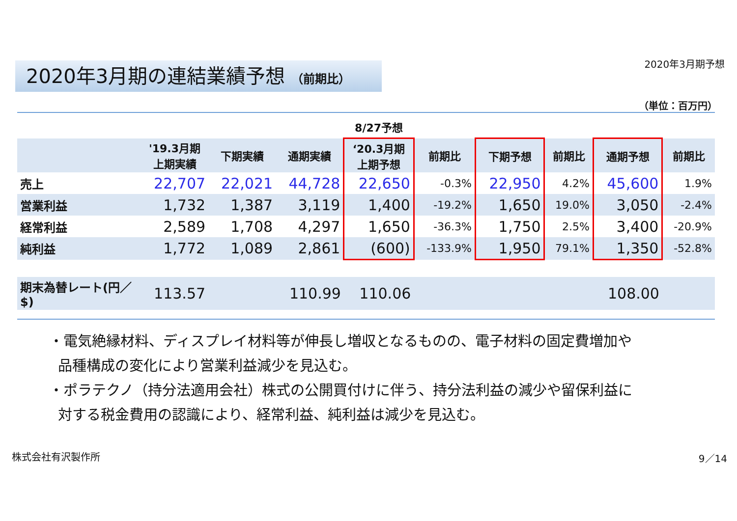2020年3月期予想 2020年3月期の連結業績予想 （前期比）
（単位：百万円）
| | | | | 8/27予想 | | | | | |
| --- | --- | --- | --- | --- | --- | --- | --- | --- | --- |
| | '19.3月期 上期実績 | 下期実績 | 通期実績 | ‘20.3月期 上期予想 | 前期比 | 下期予想 | 前期比 | 通期予想 | 前期比 |
| 売上 | 22,707 | 22,021 | 44,728 | 22,650 | -0.3% | 22,950 | 4.2% | 45,600 | 1.9% |
| 営業利益 | 1,732 | 1,387 | 3,119 | 1,400 | -19.2% | 1,650 | 19.0% | 3,050 | -2.4% |
| 経常利益 | 2,589 | 1,708 | 4,297 | 1,650 | -36.3% | 1,750 | 2.5% | 3,400 | -20.9% |
| 純利益 | 1,772 | 1,089 | 2,861 | (600) | -133.9% | 1,950 | 79.1% | 1,350 | -52.8% |
| 期末為替レート(円／$) | 113.57 | | 110.99 | 110.06 | | | | 108.00 | |
・電気絶縁材料、ディスプレイ材料等が伸長し増収となるものの、電子材料の固定費増加や
品種構成の変化により営業利益減少を見込む。
・ポラテクノ（持分法適用会社）株式の公開買付けに伴う、持分法利益の減少や留保利益に
対する税金費用の認識により、経常利益、純利益は減少を見込む。
株式会社有沢製作所 9／14